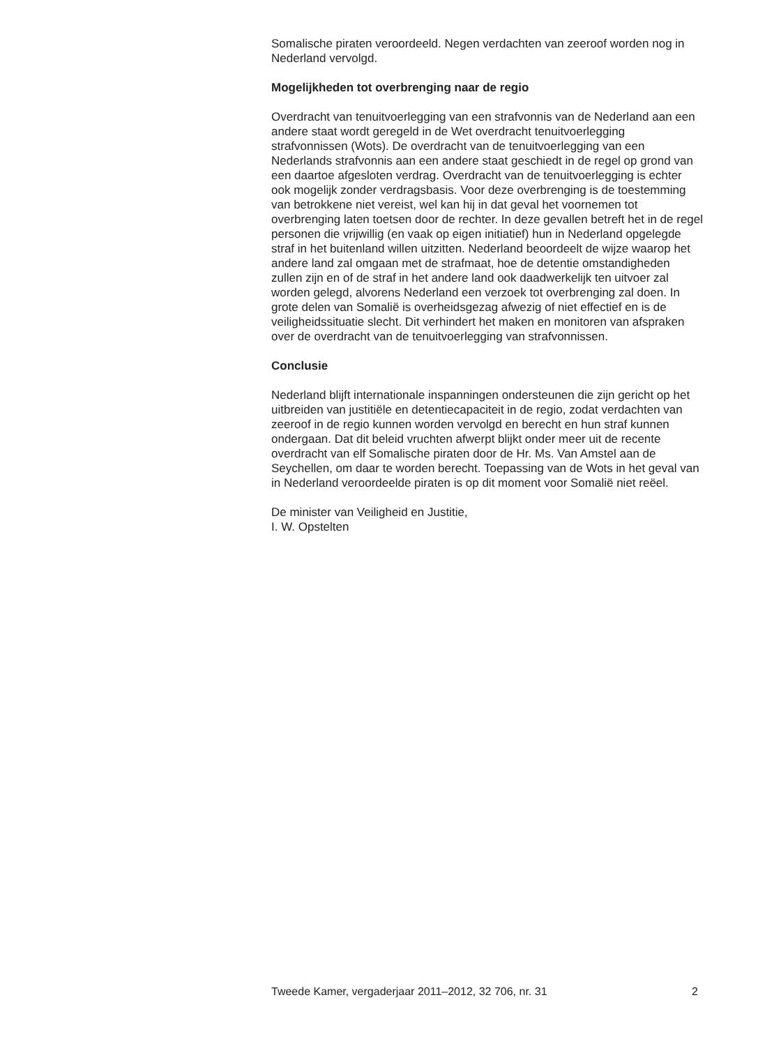Somalische piraten veroordeeld. Negen verdachten van zeeroof worden nog in Nederland vervolgd.
Mogelijkheden tot overbrenging naar de regio
Overdracht van tenuitvoerlegging van een strafvonnis van de Nederland aan een andere staat wordt geregeld in de Wet overdracht tenuitvoerlegging strafvonnissen (Wots). De overdracht van de tenuitvoerlegging van een Nederlands strafvonnis aan een andere staat geschiedt in de regel op grond van een daartoe afgesloten verdrag. Overdracht van de tenuitvoerlegging is echter ook mogelijk zonder verdragsbasis. Voor deze overbrenging is de toestemming van betrokkene niet vereist, wel kan hij in dat geval het voornemen tot overbrenging laten toetsen door de rechter. In deze gevallen betreft het in de regel personen die vrijwillig (en vaak op eigen initiatief) hun in Nederland opgelegde straf in het buitenland willen uitzitten. Nederland beoordeelt de wijze waarop het andere land zal omgaan met de strafmaat, hoe de detentie omstandigheden zullen zijn en of de straf in het andere land ook daadwerkelijk ten uitvoer zal worden gelegd, alvorens Nederland een verzoek tot overbrenging zal doen. In grote delen van Somalië is overheidsgezag afwezig of niet effectief en is de veiligheidssituatie slecht. Dit verhindert het maken en monitoren van afspraken over de overdracht van de tenuitvoerlegging van strafvonnissen.
Conclusie
Nederland blijft internationale inspanningen ondersteunen die zijn gericht op het uitbreiden van justitiële en detentiecapaciteit in de regio, zodat verdachten van zeeroof in de regio kunnen worden vervolgd en berecht en hun straf kunnen ondergaan. Dat dit beleid vruchten afwerpt blijkt onder meer uit de recente overdracht van elf Somalische piraten door de Hr. Ms. Van Amstel aan de Seychellen, om daar te worden berecht. Toepassing van de Wots in het geval van in Nederland veroordeelde piraten is op dit moment voor Somalië niet reëel.
De minister van Veiligheid en Justitie,
I. W. Opstelten
Tweede Kamer, vergaderjaar 2011–2012, 32 706, nr. 31 2